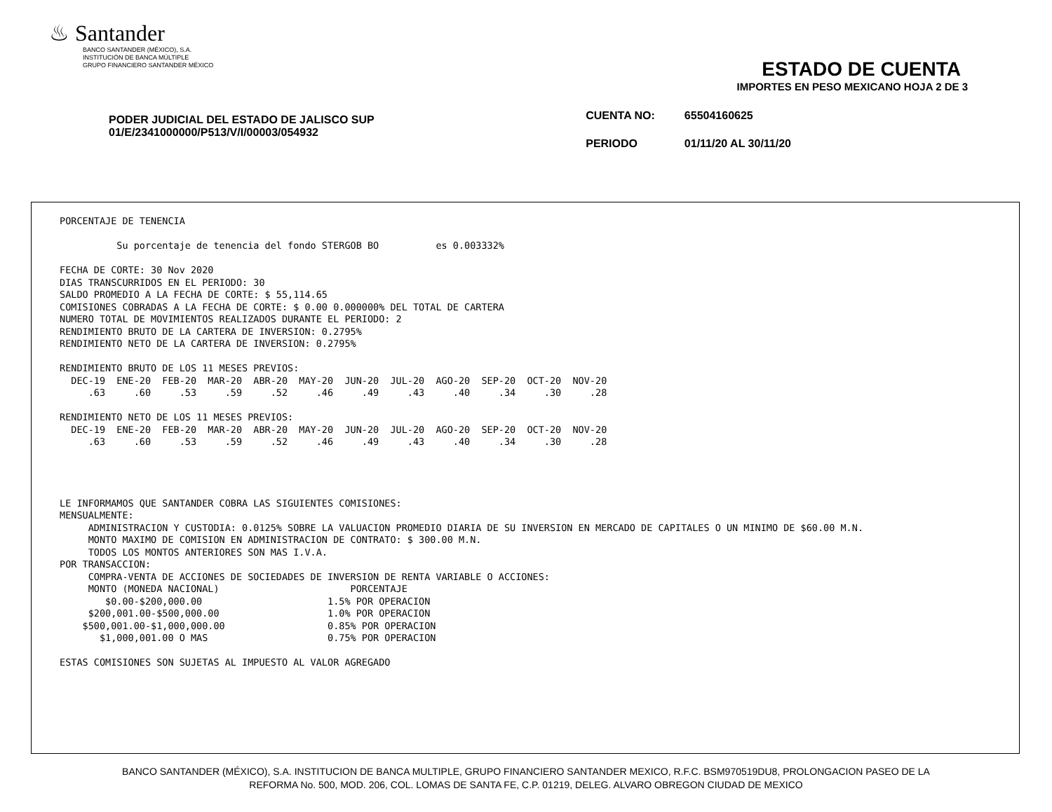♨ Santander
BANCO SANTANDER (MÉXICO), S.A.
INSTITUCIÓN DE BANCA MÚLTIPLE
GRUPO FINANCIERO SANTANDER MÉXICO
ESTADO DE CUENTA
IMPORTES EN PESO MEXICANO HOJA 2 DE 3
PODER JUDICIAL DEL ESTADO DE JALISCO SUP
01/E/2341000000/P513/V/I/00003/054932
| CUENTA NO: | 65504160625 |
| PERIODO | 01/11/20 AL 30/11/20 |
PORCENTAJE DE TENENCIA Su porcentaje de tenencia del fondo STERGOB BO es 0.003332% FECHA DE CORTE: 30 Nov 2020 DIAS TRANSCURRIDOS EN EL PERIODO: 30 SALDO PROMEDIO A LA FECHA DE CORTE: $ 55,114.65 COMISIONES COBRADAS A LA FECHA DE CORTE: $ 0.00 0.000000% DEL TOTAL DE CARTERA NUMERO TOTAL DE MOVIMIENTOS REALIZADOS DURANTE EL PERIODO: 2 RENDIMIENTO BRUTO DE LA CARTERA DE INVERSION: 0.2795% RENDIMIENTO NETO DE LA CARTERA DE INVERSION: 0.2795% RENDIMIENTO BRUTO DE LOS 11 MESES PREVIOS: DEC-19 ENE-20 FEB-20 MAR-20 ABR-20 MAY-20 JUN-20 JUL-20 AGO-20 SEP-20 OCT-20 NOV-20 .63 .60 .53 .59 .52 .46 .49 .43 .40 .34 .30 .28 RENDIMIENTO NETO DE LOS 11 MESES PREVIOS: DEC-19 ENE-20 FEB-20 MAR-20 ABR-20 MAY-20 JUN-20 JUL-20 AGO-20 SEP-20 OCT-20 NOV-20 .63 .60 .53 .59 .52 .46 .49 .43 .40 .34 .30 .28 LE INFORMAMOS QUE SANTANDER COBRA LAS SIGUIENTES COMISIONES: MENSUALMENTE: ADMINISTRACION Y CUSTODIA: 0.0125% SOBRE LA VALUACION PROMEDIO DIARIA DE SU INVERSION EN MERCADO DE CAPITALES O UN MINIMO DE $60.00 M.N. MONTO MAXIMO DE COMISION EN ADMINISTRACION DE CONTRATO: $ 300.00 M.N. TODOS LOS MONTOS ANTERIORES SON MAS I.V.A. POR TRANSACCION: COMPRA-VENTA DE ACCIONES DE SOCIEDADES DE INVERSION DE RENTA VARIABLE O ACCIONES: MONTO (MONEDA NACIONAL) PORCENTAJE $0.00-$200,000.00 1.5% POR OPERACION $200,001.00-$500,000.00 1.0% POR OPERACION $500,001.00-$1,000,000.00 0.85% POR OPERACION $1,000,001.00 O MAS 0.75% POR OPERACION ESTAS COMISIONES SON SUJETAS AL IMPUESTO AL VALOR AGREGADO
BANCO SANTANDER (MÉXICO), S.A. INSTITUCION DE BANCA MULTIPLE, GRUPO FINANCIERO SANTANDER MEXICO, R.F.C. BSM970519DU8, PROLONGACION PASEO DE LA
REFORMA No. 500, MOD. 206, COL. LOMAS DE SANTA FE, C.P. 01219, DELEG. ALVARO OBREGON CIUDAD DE MEXICO